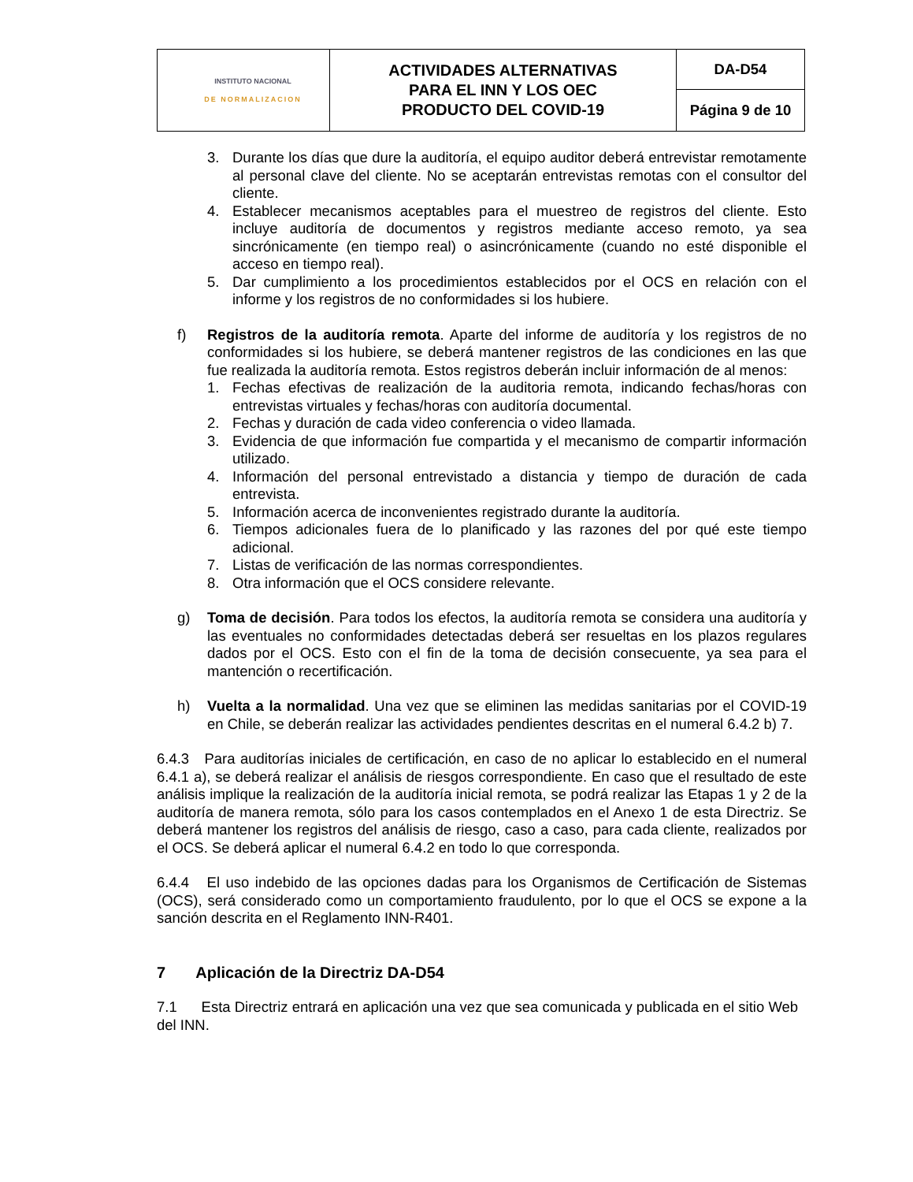| INSTITUTO NACIONAL DE NORMALIZACION | ACTIVIDADES ALTERNATIVAS PARA EL INN Y LOS OEC PRODUCTO DEL COVID-19 | DA-D54 |
| | | Página 9 de 10 |
3. Durante los días que dure la auditoría, el equipo auditor deberá entrevistar remotamente al personal clave del cliente. No se aceptarán entrevistas remotas con el consultor del cliente.
4. Establecer mecanismos aceptables para el muestreo de registros del cliente. Esto incluye auditoría de documentos y registros mediante acceso remoto, ya sea sincrónicamente (en tiempo real) o asincrónicamente (cuando no esté disponible el acceso en tiempo real).
5. Dar cumplimiento a los procedimientos establecidos por el OCS en relación con el informe y los registros de no conformidades si los hubiere.
f) Registros de la auditoría remota. Aparte del informe de auditoría y los registros de no conformidades si los hubiere, se deberá mantener registros de las condiciones en las que fue realizada la auditoría remota. Estos registros deberán incluir información de al menos:
1. Fechas efectivas de realización de la auditoria remota, indicando fechas/horas con entrevistas virtuales y fechas/horas con auditoría documental.
2. Fechas y duración de cada video conferencia o video llamada.
3. Evidencia de que información fue compartida y el mecanismo de compartir información utilizado.
4. Información del personal entrevistado a distancia y tiempo de duración de cada entrevista.
5. Información acerca de inconvenientes registrado durante la auditoría.
6. Tiempos adicionales fuera de lo planificado y las razones del por qué este tiempo adicional.
7. Listas de verificación de las normas correspondientes.
8. Otra información que el OCS considere relevante.
g) Toma de decisión. Para todos los efectos, la auditoría remota se considera una auditoría y las eventuales no conformidades detectadas deberá ser resueltas en los plazos regulares dados por el OCS. Esto con el fin de la toma de decisión consecuente, ya sea para el mantención o recertificación.
h) Vuelta a la normalidad. Una vez que se eliminen las medidas sanitarias por el COVID-19 en Chile, se deberán realizar las actividades pendientes descritas en el numeral 6.4.2 b) 7.
6.4.3 Para auditorías iniciales de certificación, en caso de no aplicar lo establecido en el numeral 6.4.1 a), se deberá realizar el análisis de riesgos correspondiente. En caso que el resultado de este análisis implique la realización de la auditoría inicial remota, se podrá realizar las Etapas 1 y 2 de la auditoría de manera remota, sólo para los casos contemplados en el Anexo 1 de esta Directriz. Se deberá mantener los registros del análisis de riesgo, caso a caso, para cada cliente, realizados por el OCS. Se deberá aplicar el numeral 6.4.2 en todo lo que corresponda.
6.4.4 El uso indebido de las opciones dadas para los Organismos de Certificación de Sistemas (OCS), será considerado como un comportamiento fraudulento, por lo que el OCS se expone a la sanción descrita en el Reglamento INN-R401.
7 Aplicación de la Directriz DA-D54
7.1 Esta Directriz entrará en aplicación una vez que sea comunicada y publicada en el sitio Web del INN.